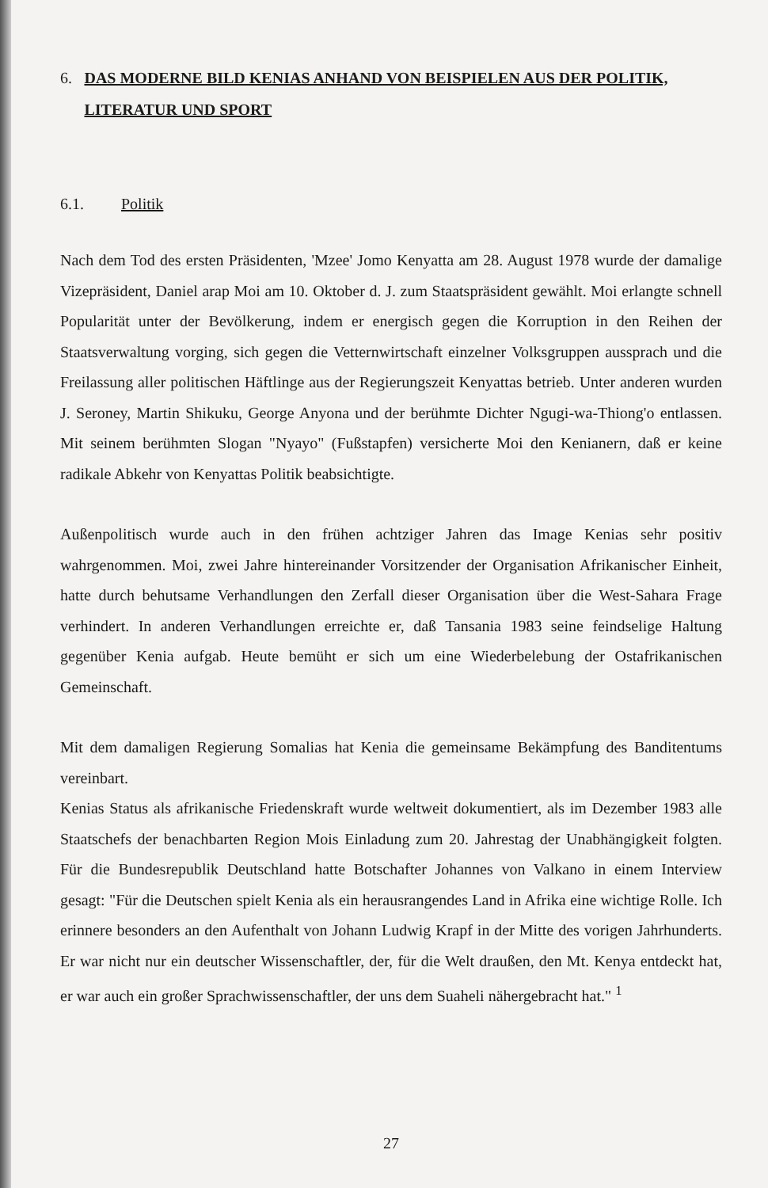6. DAS MODERNE BILD KENIAS ANHAND VON BEISPIELEN AUS DER POLITIK, LITERATUR UND SPORT
6.1. Politik
Nach dem Tod des ersten Präsidenten, 'Mzee' Jomo Kenyatta am 28. August 1978 wurde der damalige Vizepräsident, Daniel arap Moi am 10. Oktober d. J. zum Staatspräsident gewählt. Moi erlangte schnell Popularität unter der Bevölkerung, indem er energisch gegen die Korruption in den Reihen der Staatsverwaltung vorging, sich gegen die Vetternwirtschaft einzelner Volksgruppen aussprach und die Freilassung aller politischen Häftlinge aus der Regierungszeit Kenyattas betrieb. Unter anderen wurden J. Seroney, Martin Shikuku, George Anyona und der berühmte Dichter Ngugi-wa-Thiong'o entlassen. Mit seinem berühmten Slogan "Nyayo" (Fußstapfen) versicherte Moi den Kenianern, daß er keine radikale Abkehr von Kenyattas Politik beabsichtigte.
Außenpolitisch wurde auch in den frühen achtziger Jahren das Image Kenias sehr positiv wahrgenommen. Moi, zwei Jahre hintereinander Vorsitzender der Organisation Afrikanischer Einheit, hatte durch behutsame Verhandlungen den Zerfall dieser Organisation über die West-Sahara Frage verhindert. In anderen Verhandlungen erreichte er, daß Tansania 1983 seine feindselige Haltung gegenüber Kenia aufgab. Heute bemüht er sich um eine Wiederbelebung der Ostafrikanischen Gemeinschaft.
Mit dem damaligen Regierung Somalias hat Kenia die gemeinsame Bekämpfung des Banditentums vereinbart.
Kenias Status als afrikanische Friedenskraft wurde weltweit dokumentiert, als im Dezember 1983 alle Staatschefs der benachbarten Region Mois Einladung zum 20. Jahrestag der Unabhängigkeit folgten. Für die Bundesrepublik Deutschland hatte Botschafter Johannes von Valkano in einem Interview gesagt: "Für die Deutschen spielt Kenia als ein herausrangendes Land in Afrika eine wichtige Rolle. Ich erinnere besonders an den Aufenthalt von Johann Ludwig Krapf in der Mitte des vorigen Jahrhunderts. Er war nicht nur ein deutscher Wissenschaftler, der, für die Welt draußen, den Mt. Kenya entdeckt hat, er war auch ein großer Sprachwissenschaftler, der uns dem Suaheli nähergebracht hat." <sup>1</sup>
27